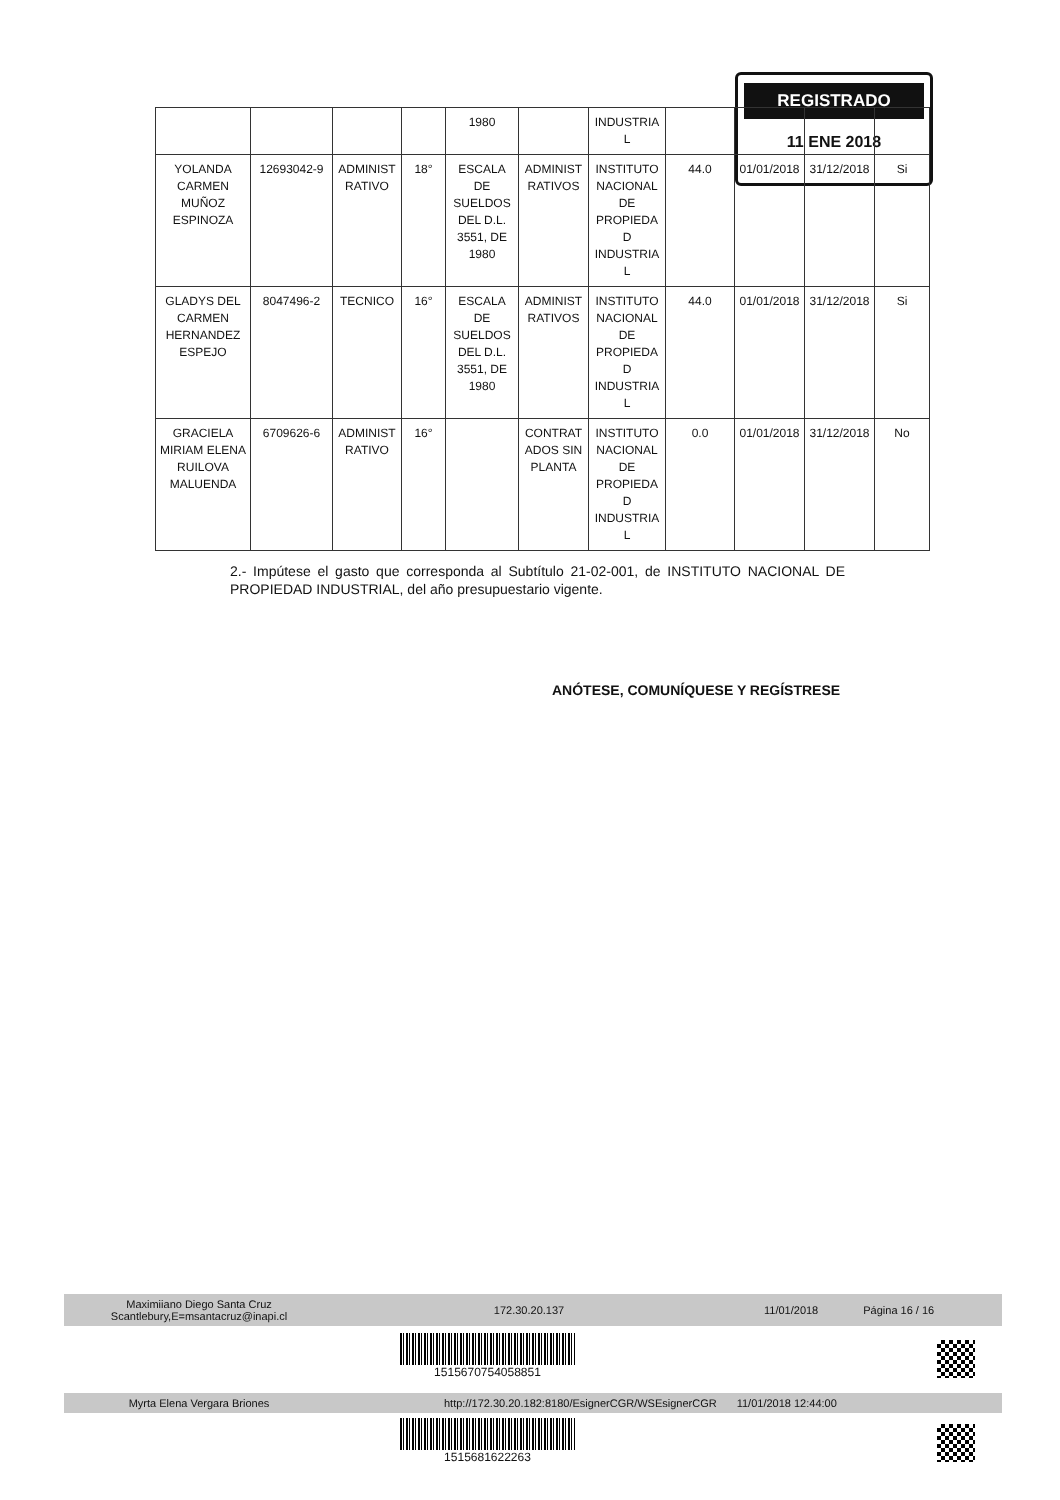REGISTRADO
11 ENE 2018
| | | | | 1980 | | INDUSTRIA L | | | | |
| YOLANDA CARMEN MUÑOZ ESPINOZA | 12693042-9 | ADMINIST RATIVO | 18° | ESCALA DE SUELDOS DEL D.L. 3551, DE 1980 | ADMINIST RATIVOS | INSTITUTO NACIONAL DE PROPIEDA D INDUSTRIA L | 44.0 | 01/01/2018 | 31/12/2018 | Si |
| GLADYS DEL CARMEN HERNANDEZ ESPEJO | 8047496-2 | TECNICO | 16° | ESCALA DE SUELDOS DEL D.L. 3551, DE 1980 | ADMINIST RATIVOS | INSTITUTO NACIONAL DE PROPIEDA D INDUSTRIA L | 44.0 | 01/01/2018 | 31/12/2018 | Si |
| GRACIELA MIRIAM ELENA RUILOVA MALUENDA | 6709626-6 | ADMINIST RATIVO | 16° | | CONTRAT ADOS SIN PLANTA | INSTITUTO NACIONAL DE PROPIEDA D INDUSTRIA L | 0.0 | 01/01/2018 | 31/12/2018 | No |
2.- Impútese el gasto que corresponda al Subtítulo 21-02-001, de INSTITUTO NACIONAL DE PROPIEDAD INDUSTRIAL, del año presupuestario vigente.
ANÓTESE, COMUNÍQUESE Y REGÍSTRESE
Maximiiano Diego Santa Cruz
Scantlebury,E=msantacruz@inapi.cl 172.30.20.137 11/01/2018 Página 16 / 16
1515670754058851
Myrta Elena Vergara Briones http://172.30.20.182:8180/EsignerCGR/WSEsignerCGR 11/01/2018 12:44:00
1515681622263